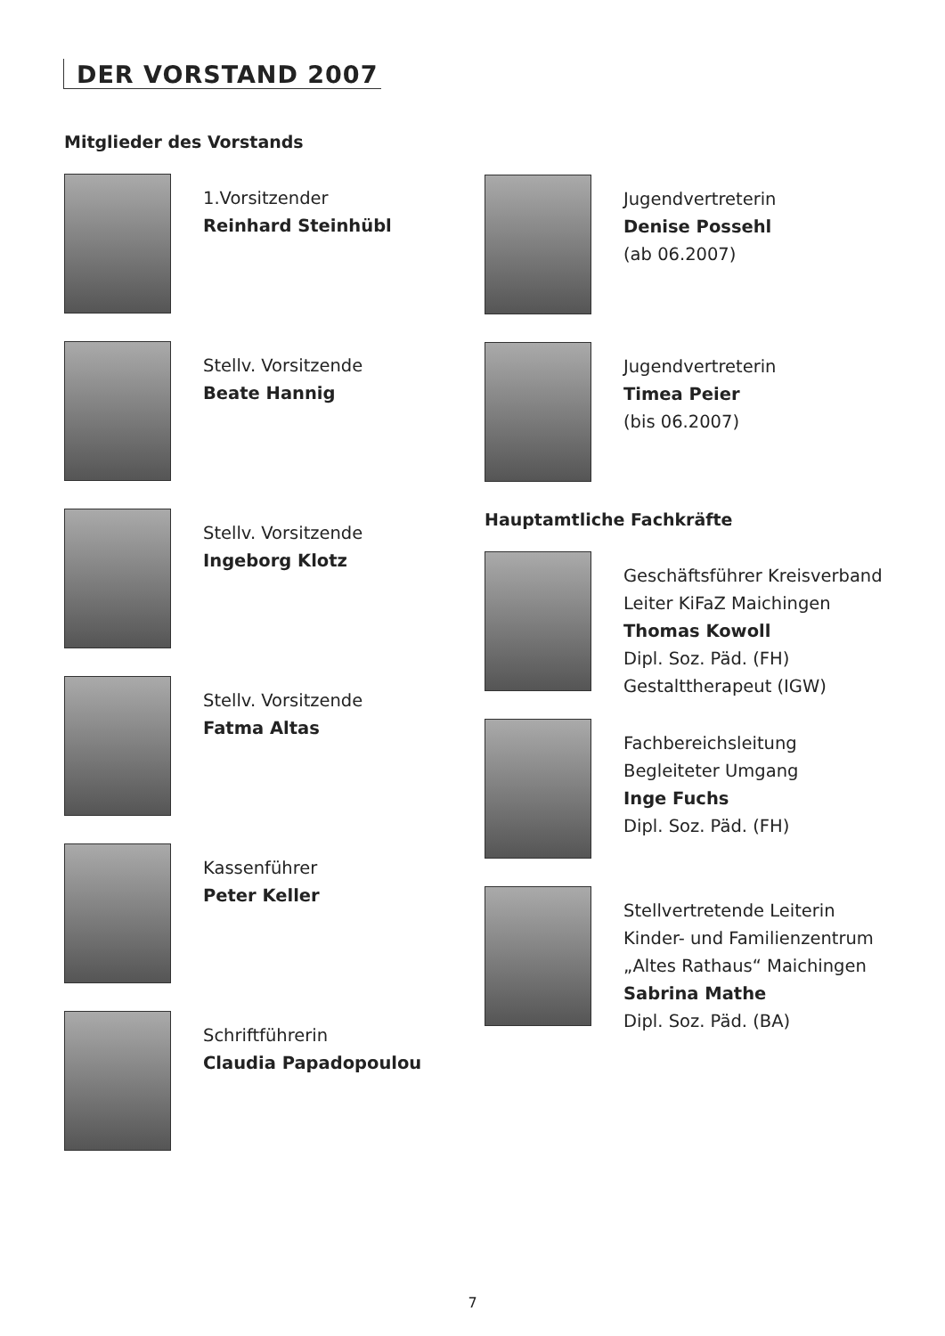DER VORSTAND 2007
Mitglieder des Vorstands
1.Vorsitzender
Reinhard Steinhübl
Stellv. Vorsitzende
Beate Hannig
Stellv. Vorsitzende
Ingeborg Klotz
Stellv. Vorsitzende
Fatma Altas
Kassenführer
Peter Keller
Schriftführerin
Claudia Papadopoulou
Jugendvertreterin
Denise Possehl
(ab 06.2007)
Jugendvertreterin
Timea Peier
(bis 06.2007)
Hauptamtliche Fachkräfte
Geschäftsführer Kreisverband
Leiter KiFaZ Maichingen
Thomas Kowoll
Dipl. Soz. Päd. (FH)
Gestalttherapeut (IGW)
Fachbereichsleitung
Begleiteter Umgang
Inge Fuchs
Dipl. Soz. Päd. (FH)
Stellvertretende Leiterin
Kinder- und Familienzentrum
„Altes Rathaus“ Maichingen
Sabrina Mathe
Dipl. Soz. Päd. (BA)
7